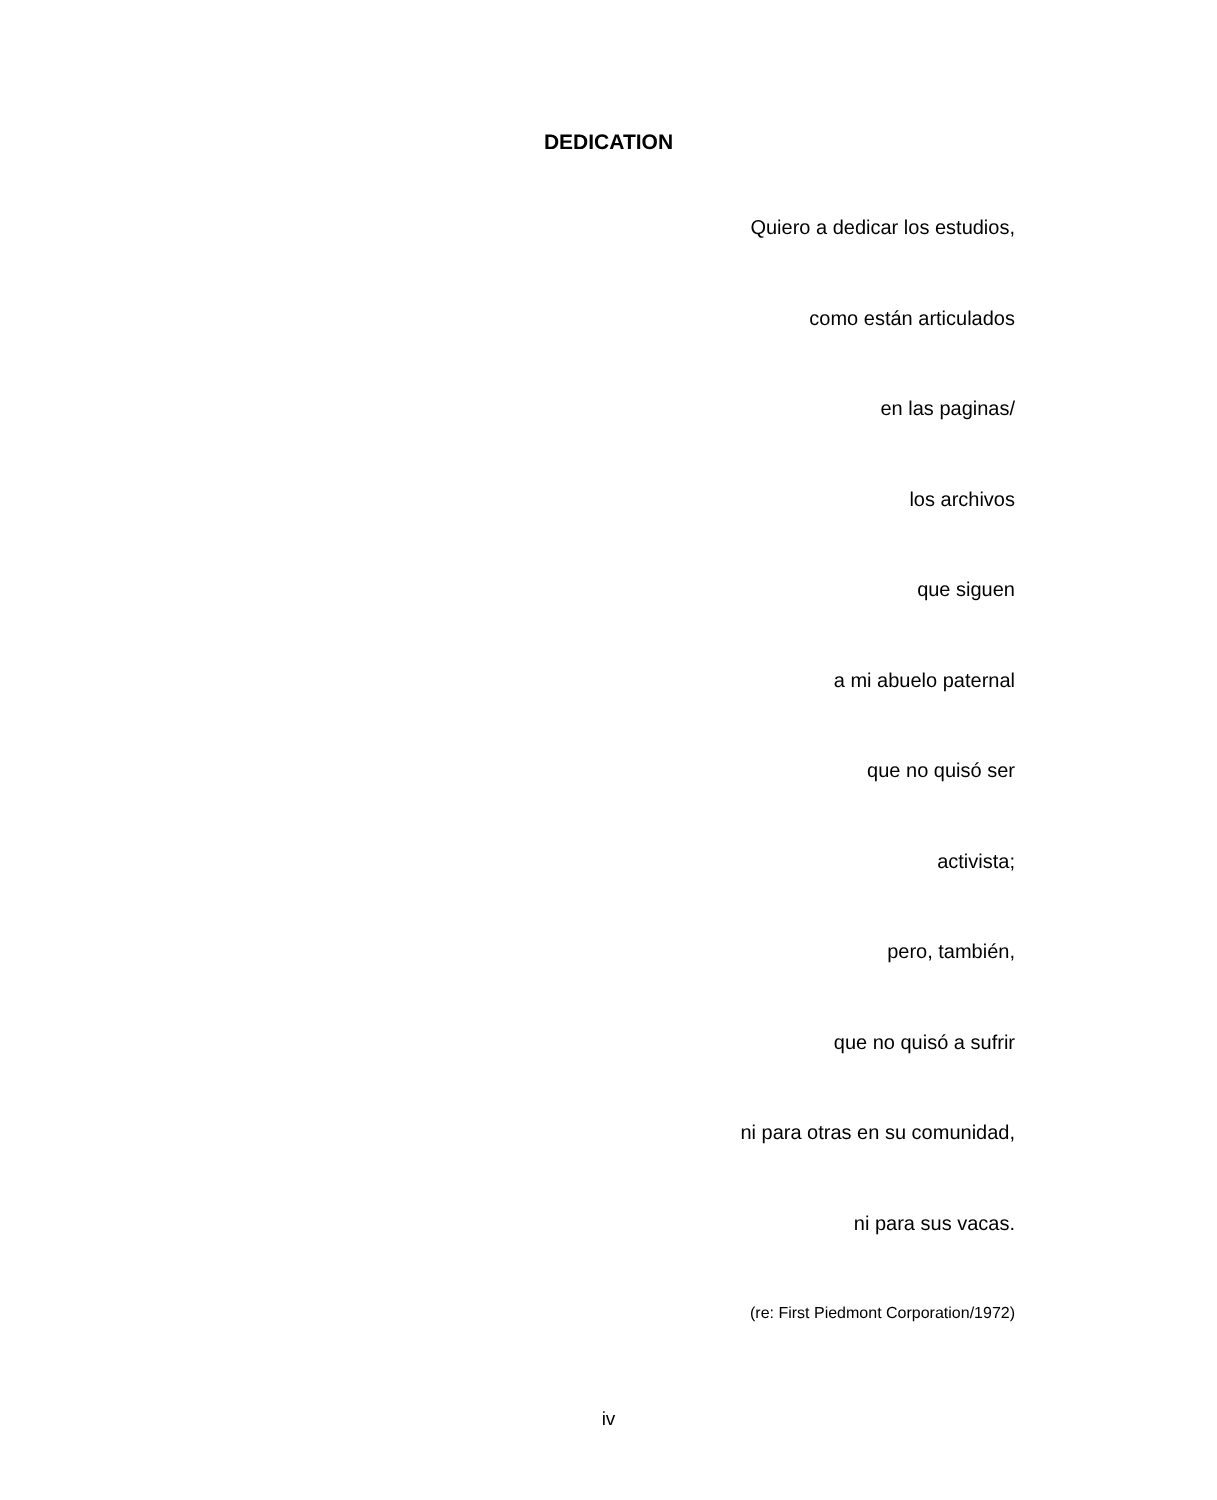DEDICATION
Quiero a dedicar los estudios,
como están articulados
en las paginas/
los archivos
que siguen
a mi abuelo paternal
que no quisó ser
activista;
pero, también,
que no quisó a sufrir
ni para otras en su comunidad,
ni para sus vacas.
(re: First Piedmont Corporation/1972)
iv